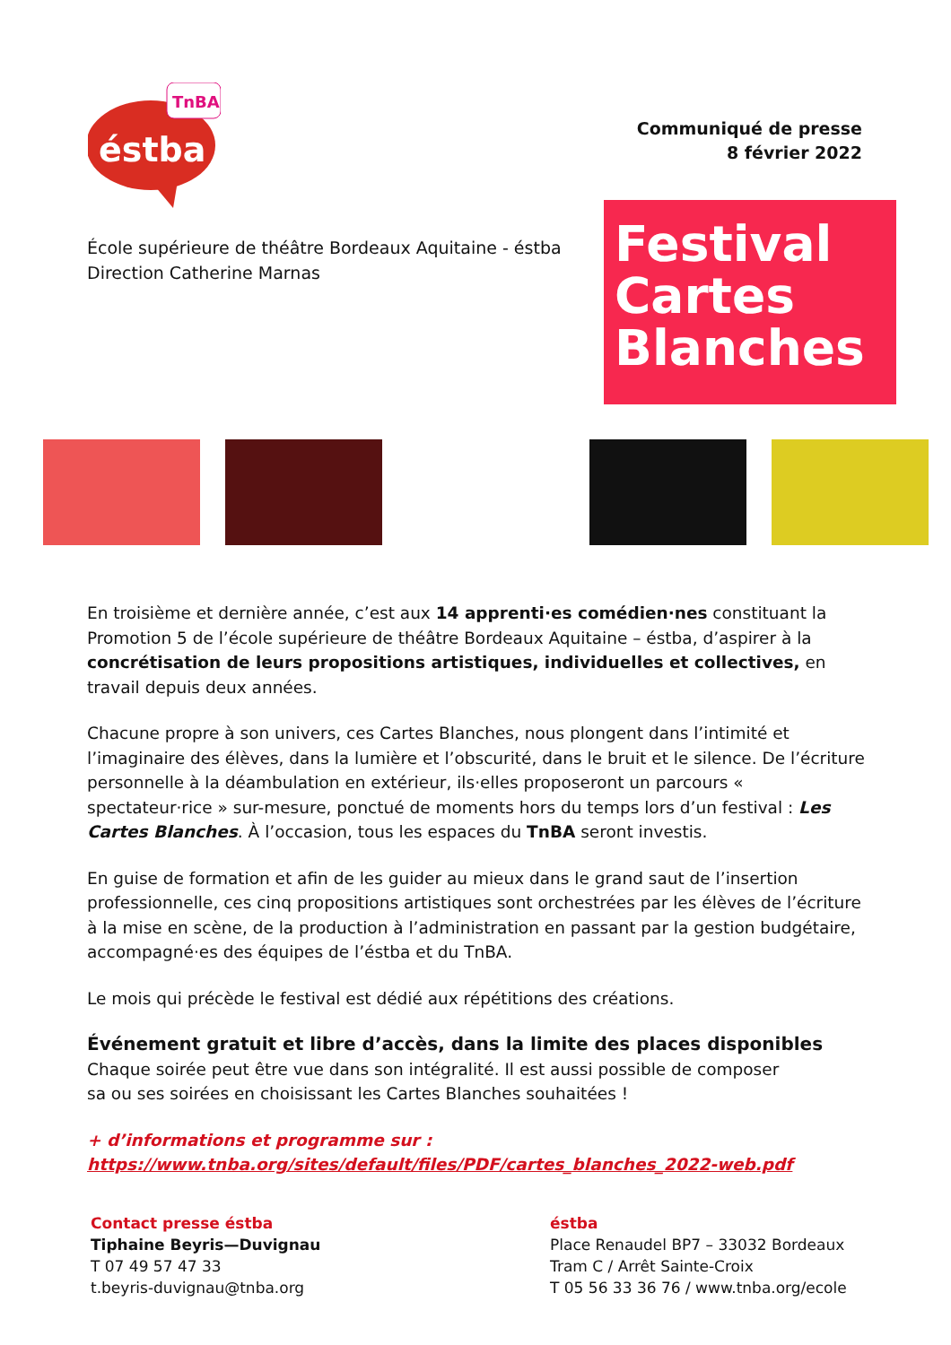TnBA
éstba
Communiqué de presse
8 février 2022
École supérieure de théâtre Bordeaux Aquitaine - éstba
Direction Catherine Marnas
Festival
Cartes
Blanches
En troisième et dernière année, c’est aux 14 apprenti·es comédien·nes constituant la Promotion 5 de l’école supérieure de théâtre Bordeaux Aquitaine – éstba, d’aspirer à la concrétisation de leurs propositions artistiques, individuelles et collectives, en travail depuis deux années.
Chacune propre à son univers, ces Cartes Blanches, nous plongent dans l’intimité et l’imaginaire des élèves, dans la lumière et l’obscurité, dans le bruit et le silence. De l’écriture personnelle à la déambulation en extérieur, ils·elles proposeront un parcours « spectateur·rice » sur-mesure, ponctué de moments hors du temps lors d’un festival : Les Cartes Blanches. À l’occasion, tous les espaces du TnBA seront investis.
En guise de formation et afin de les guider au mieux dans le grand saut de l’insertion professionnelle, ces cinq propositions artistiques sont orchestrées par les élèves de l’écriture à la mise en scène, de la production à l’administration en passant par la gestion budgétaire, accompagné·es des équipes de l’éstba et du TnBA.
Le mois qui précède le festival est dédié aux répétitions des créations.
Événement gratuit et libre d’accès, dans la limite des places disponibles
Chaque soirée peut être vue dans son intégralité. Il est aussi possible de composer
sa ou ses soirées en choisissant les Cartes Blanches souhaitées !
+ d’informations et programme sur :
https://www.tnba.org/sites/default/files/PDF/cartes_blanches_2022-web.pdf
Contact presse éstba
Tiphaine Beyris—Duvignau
T 07 49 57 47 33
t.beyris-duvignau@tnba.org
éstba
Place Renaudel BP7 – 33032 Bordeaux
Tram C / Arrêt Sainte-Croix
T 05 56 33 36 76 / www.tnba.org/ecole